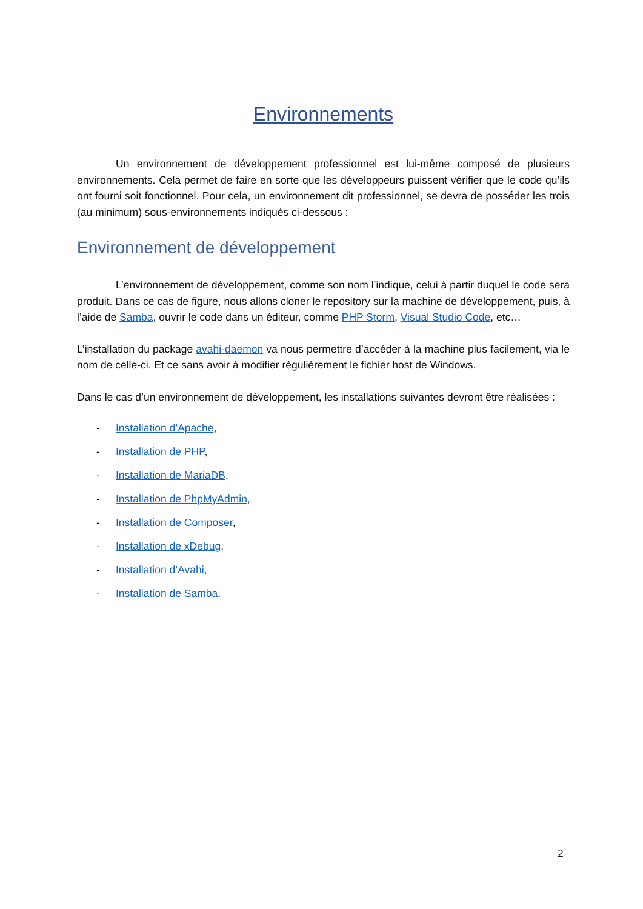Environnements
Un environnement de développement professionnel est lui-même composé de plusieurs environnements. Cela permet de faire en sorte que les développeurs puissent vérifier que le code qu’ils ont fourni soit fonctionnel. Pour cela, un environnement dit professionnel, se devra de posséder les trois (au minimum) sous-environnements indiqués ci-dessous :
Environnement de développement
L’environnement de développement, comme son nom l’indique, celui à partir duquel le code sera produit. Dans ce cas de figure, nous allons cloner le repository sur la machine de développement, puis, à l’aide de Samba, ouvrir le code dans un éditeur, comme PHP Storm, Visual Studio Code, etc…
L’installation du package avahi-daemon va nous permettre d’accéder à la machine plus facilement, via le nom de celle-ci. Et ce sans avoir à modifier régulièrement le fichier host de Windows.
Dans le cas d’un environnement de développement, les installations suivantes devront être réalisées :
- Installation d’Apache,
- Installation de PHP,
- Installation de MariaDB,
- Installation de PhpMyAdmin,
- Installation de Composer,
- Installation de xDebug,
- Installation d’Avahi,
- Installation de Samba.
2